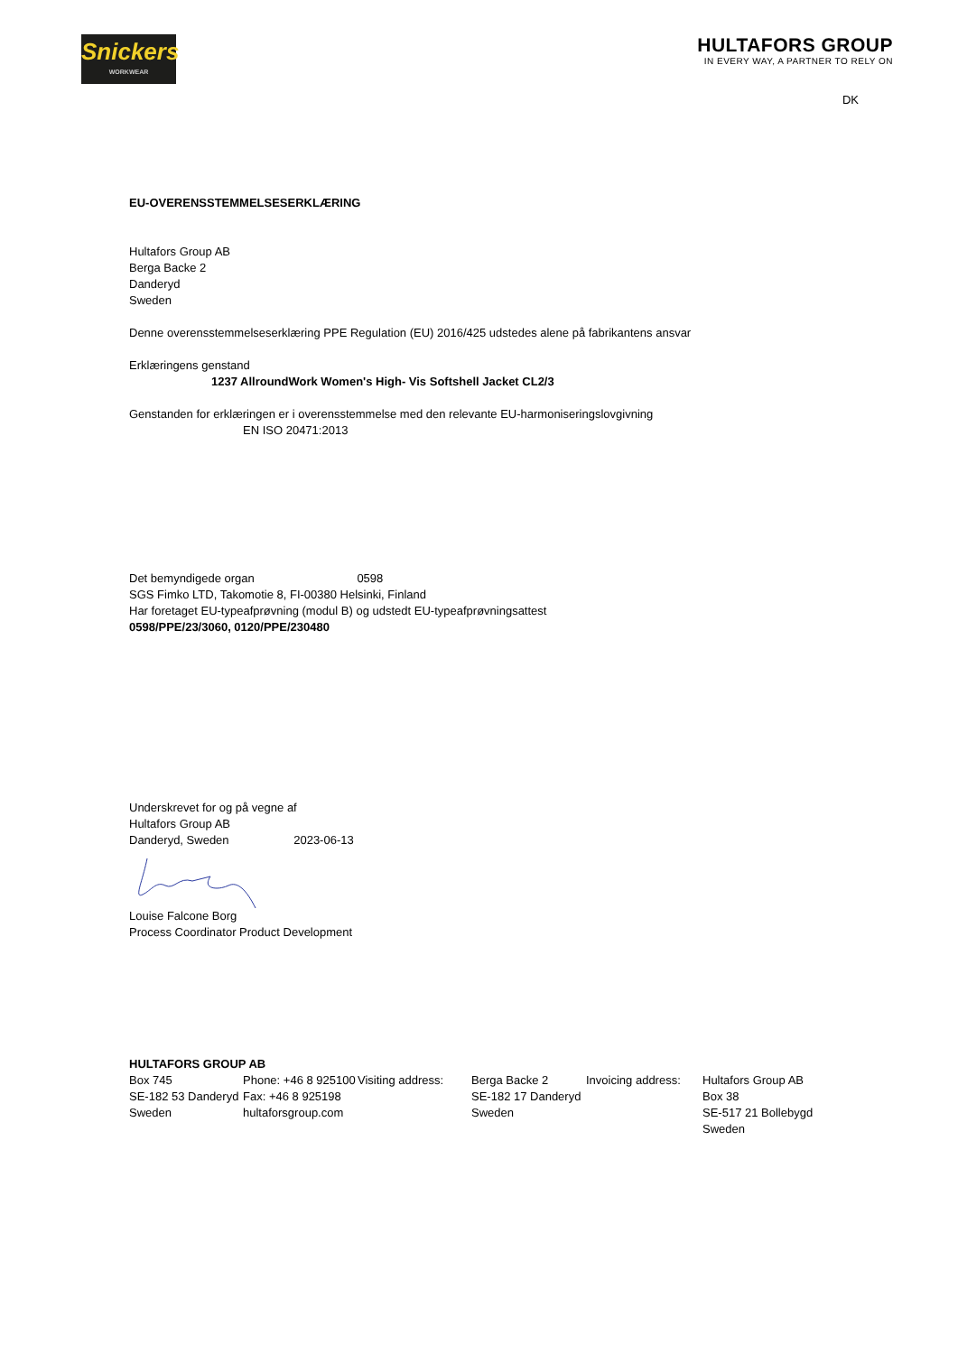Snickers
WORKWEAR
HULTAFORS GROUP
IN EVERY WAY, A PARTNER TO RELY ON
DK
EU-OVERENSSTEMMELSESERKLÆRING
Hultafors Group AB
Berga Backe 2
Danderyd
Sweden
Denne overensstemmelseserklæring PPE Regulation (EU) 2016/425 udstedes alene på fabrikantens ansvar
Erklæringens genstand
1237 AllroundWork Women's High- Vis Softshell Jacket CL2/3
Genstanden for erklæringen er i overensstemmelse med den relevante EU-harmoniseringslovgivning
EN ISO 20471:2013
Det bemyndigede organ 0598
SGS Fimko LTD, Takomotie 8, FI-00380 Helsinki, Finland
Har foretaget EU-typeafprøvning (modul B) og udstedt EU-typeafprøvningsattest
0598/PPE/23/3060, 0120/PPE/230480
Underskrevet for og på vegne af
Hultafors Group AB
Danderyd, Sweden 2023-06-13
Louise Falcone Borg
Process Coordinator Product Development
HULTAFORS GROUP AB
Box 745
SE-182 53 Danderyd
Sweden
Phone: +46 8 925100
Fax: +46 8 925198
hultaforsgroup.com
Visiting address:
Berga Backe 2
SE-182 17 Danderyd
Sweden
Invoicing address:
Hultafors Group AB
Box 38
SE-517 21 Bollebygd
Sweden